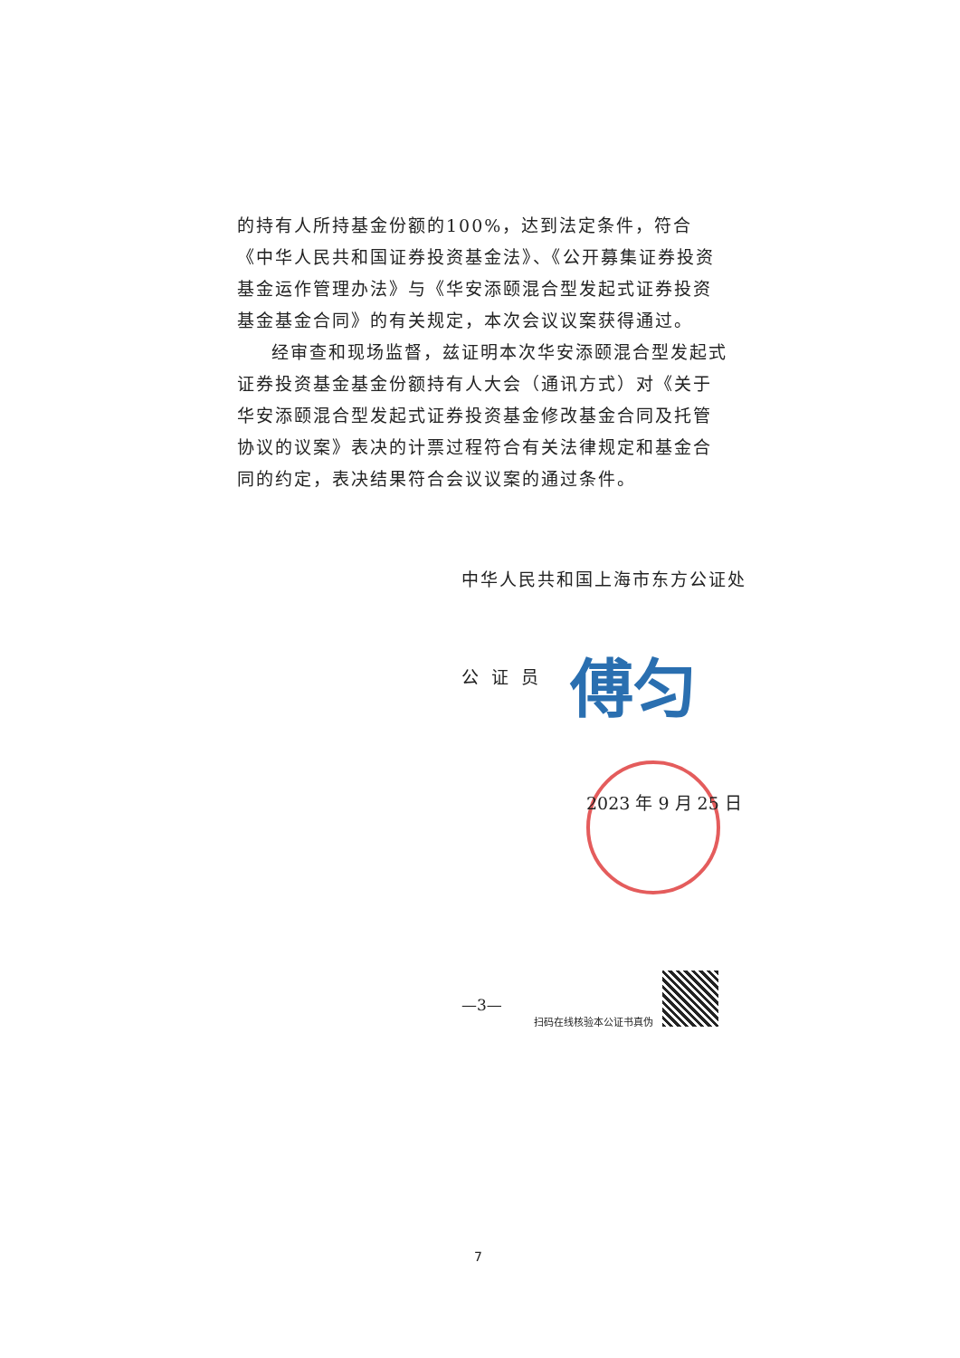的持有人所持基金份额的100%，达到法定条件，符合《中华人民共和国证券投资基金法》、《公开募集证券投资基金运作管理办法》与《华安添颐混合型发起式证券投资基金基金合同》的有关规定，本次会议议案获得通过。
经审查和现场监督，兹证明本次华安添颐混合型发起式证券投资基金基金份额持有人大会（通讯方式）对《关于华安添颐混合型发起式证券投资基金修改基金合同及托管协议的议案》表决的计票过程符合有关法律规定和基金合同的约定，表决结果符合会议议案的通过条件。
中华人民共和国上海市东方公证处
公证员 傅匀
2023 年 9 月 25 日
—3—
扫码在线核验本公证书真伪
7